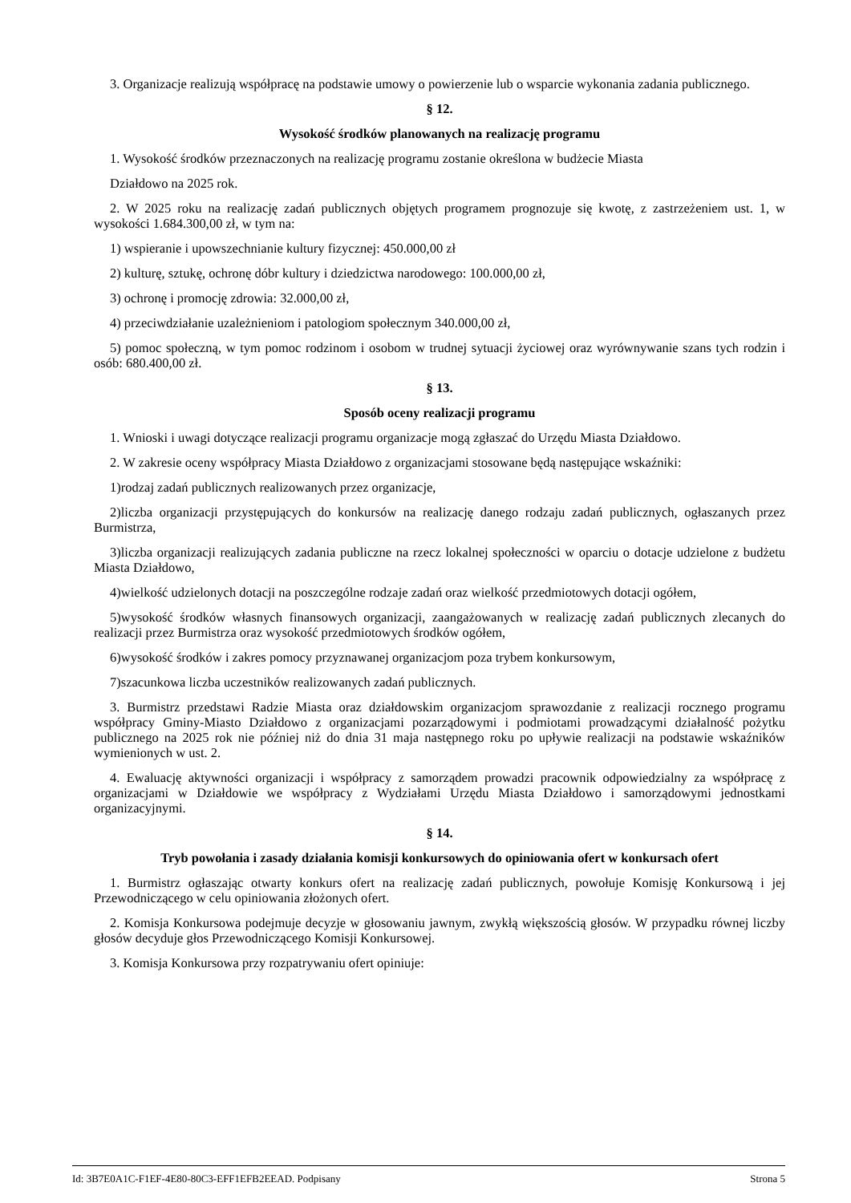3. Organizacje realizują współpracę na podstawie umowy o powierzenie lub o wsparcie wykonania zadania publicznego.
§ 12.
Wysokość środków planowanych na realizację programu
1. Wysokość środków przeznaczonych na realizację programu zostanie określona w budżecie Miasta
Działdowo na 2025 rok.
2. W 2025 roku na realizację zadań publicznych objętych programem prognozuje się kwotę, z zastrzeżeniem ust. 1, w wysokości 1.684.300,00 zł, w tym na:
1) wspieranie i upowszechnianie kultury fizycznej: 450.000,00 zł
2) kulturę, sztukę, ochronę dóbr kultury i dziedzictwa narodowego: 100.000,00 zł,
3) ochronę i promocję zdrowia: 32.000,00 zł,
4) przeciwdziałanie uzależnieniom i patologiom społecznym 340.000,00 zł,
5) pomoc społeczną, w tym pomoc rodzinom i osobom w trudnej sytuacji życiowej oraz wyrównywanie szans tych rodzin i osób: 680.400,00 zł.
§ 13.
Sposób oceny realizacji programu
1. Wnioski i uwagi dotyczące realizacji programu organizacje mogą zgłaszać do Urzędu Miasta Działdowo.
2. W zakresie oceny współpracy Miasta Działdowo z organizacjami stosowane będą następujące wskaźniki:
1)rodzaj zadań publicznych realizowanych przez organizacje,
2)liczba organizacji przystępujących do konkursów na realizację danego rodzaju zadań publicznych, ogłaszanych przez Burmistrza,
3)liczba organizacji realizujących zadania publiczne na rzecz lokalnej społeczności w oparciu o dotacje udzielone z budżetu Miasta Działdowo,
4)wielkość udzielonych dotacji na poszczególne rodzaje zadań oraz wielkość przedmiotowych dotacji ogółem,
5)wysokość środków własnych finansowych organizacji, zaangażowanych w realizację zadań publicznych zlecanych do realizacji przez Burmistrza oraz wysokość przedmiotowych środków ogółem,
6)wysokość środków i zakres pomocy przyznawanej organizacjom poza trybem konkursowym,
7)szacunkowa liczba uczestników realizowanych zadań publicznych.
3. Burmistrz przedstawi Radzie Miasta oraz działdowskim organizacjom sprawozdanie z realizacji rocznego programu współpracy Gminy-Miasto Działdowo z organizacjami pozarządowymi i podmiotami prowadzącymi działalność pożytku publicznego na 2025 rok nie później niż do dnia 31 maja następnego roku po upływie realizacji na podstawie wskaźników wymienionych w ust. 2.
4. Ewaluację aktywności organizacji i współpracy z samorządem prowadzi pracownik odpowiedzialny za współpracę z organizacjami w Działdowie we współpracy z Wydziałami Urzędu Miasta Działdowo i samorządowymi jednostkami organizacyjnymi.
§ 14.
Tryb powołania i zasady działania komisji konkursowych do opiniowania ofert w konkursach ofert
1. Burmistrz ogłaszając otwarty konkurs ofert na realizację zadań publicznych, powołuje Komisję Konkursową i jej Przewodniczącego w celu opiniowania złożonych ofert.
2. Komisja Konkursowa podejmuje decyzje w głosowaniu jawnym, zwykłą większością głosów. W przypadku równej liczby głosów decyduje głos Przewodniczącego Komisji Konkursowej.
3. Komisja Konkursowa przy rozpatrywaniu ofert opiniuje:
Id: 3B7E0A1C-F1EF-4E80-80C3-EFF1EFB2EEAD. Podpisany Strona 5